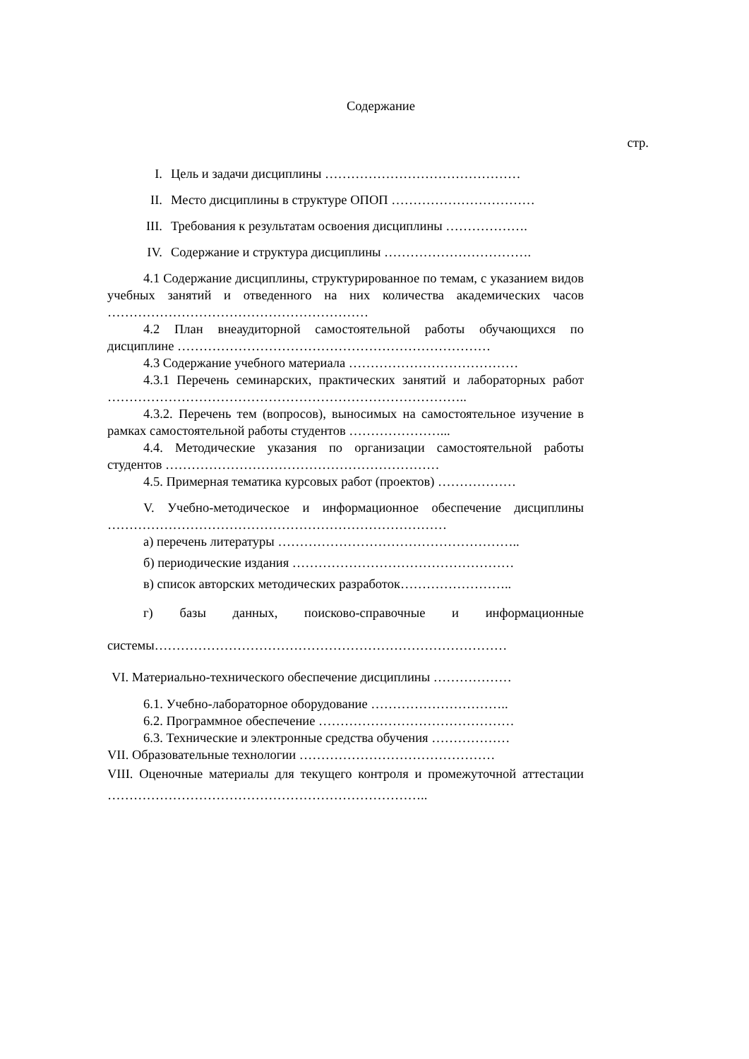Содержание
стр.
I. Цель и задачи дисциплины ………………………………………
II. Место дисциплины в структуре ОПОП ……………………………
III. Требования к результатам освоения дисциплины ……………….
IV. Содержание и структура дисциплины …………………………….
4.1 Содержание дисциплины, структурированное по темам, с указанием видов учебных занятий и отведенного на них количества академических часов ……………………………………………………
4.2 План внеаудиторной самостоятельной работы обучающихся по дисциплине ………………………………………………………………
4.3 Содержание учебного материала …………………………………
4.3.1 Перечень семинарских, практических занятий и лабораторных работ ………………………………………………………………………..
4.3.2. Перечень тем (вопросов), выносимых на самостоятельное изучение в рамках самостоятельной работы студентов …………………...
4.4. Методические указания по организации самостоятельной работы студентов ………………………………………………………
4.5. Примерная тематика курсовых работ (проектов) ………………
V. Учебно-методическое и информационное обеспечение дисциплины ……………………………………………………………………
а) перечень литературы ………………………………………………..
б) периодические издания ……………………………………………
в) список авторских методических разработок……………………..
г) базы данных, поисково-справочные и информационные системы………………………………………………………………………
VI. Материально-технического обеспечение дисциплины ………………
6.1. Учебно-лабораторное оборудование …………………………..
6.2. Программное обеспечение ………………………………………
6.3. Технические и электронные средства обучения ………………
VII. Образовательные технологии ………………………………………
VIII. Оценочные материалы для текущего контроля и промежуточной аттестации ………………………………………………………………..